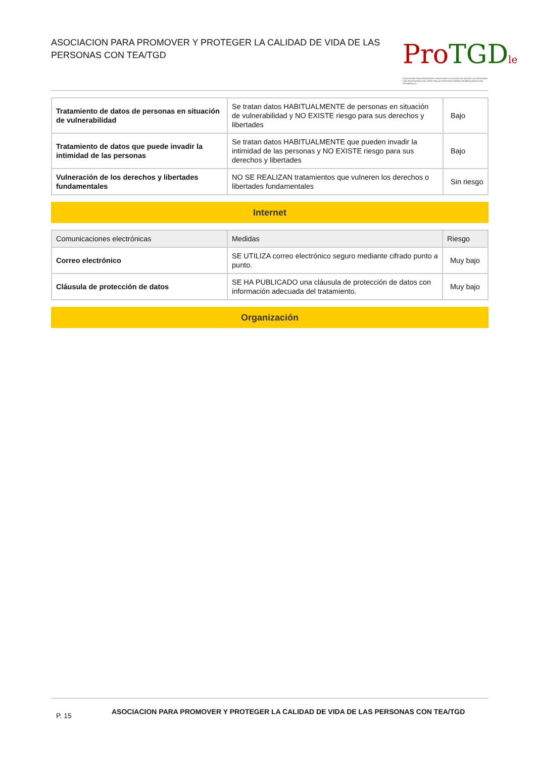ASOCIACION PARA PROMOVER Y PROTEGER LA CALIDAD DE VIDA DE LAS PERSONAS CON TEA/TGD
Pro TGD le
ASOCIACIÓN PARA PROMOVER Y PROTEGER LA CALIDAD DE VIDA DE LAS PERSONAS CON TRASTORNOS DEL ESPECTRO AUTISTA/TRASTORNOS GENERALIZADOS DEL DESARROLLO
| Tratamiento de datos de personas en situación de vulnerabilidad | Se tratan datos HABITUALMENTE de personas en situación de vulnerabilidad y NO EXISTE riesgo para sus derechos y libertades | Bajo |
| Tratamiento de datos que puede invadir la intimidad de las personas | Se tratan datos HABITUALMENTE que pueden invadir la intimidad de las personas y NO EXISTE riesgo para sus derechos y libertades | Bajo |
| Vulneración de los derechos y libertades fundamentales | NO SE REALIZAN tratamientos que vulneren los derechos o libertades fundamentales | Sin riesgo |
Internet
| Comunicaciones electrónicas | Medidas | Riesgo |
| --- | --- | --- |
| Correo electrónico | SE UTILIZA correo electrónico seguro mediante cifrado punto a punto. | Muy bajo |
| Cláusula de protección de datos | SE HA PUBLICADO una cláusula de protección de datos con información adecuada del tratamiento. | Muy bajo |
Organización
P. 15
ASOCIACION PARA PROMOVER Y PROTEGER LA CALIDAD DE VIDA DE LAS PERSONAS CON TEA/TGD